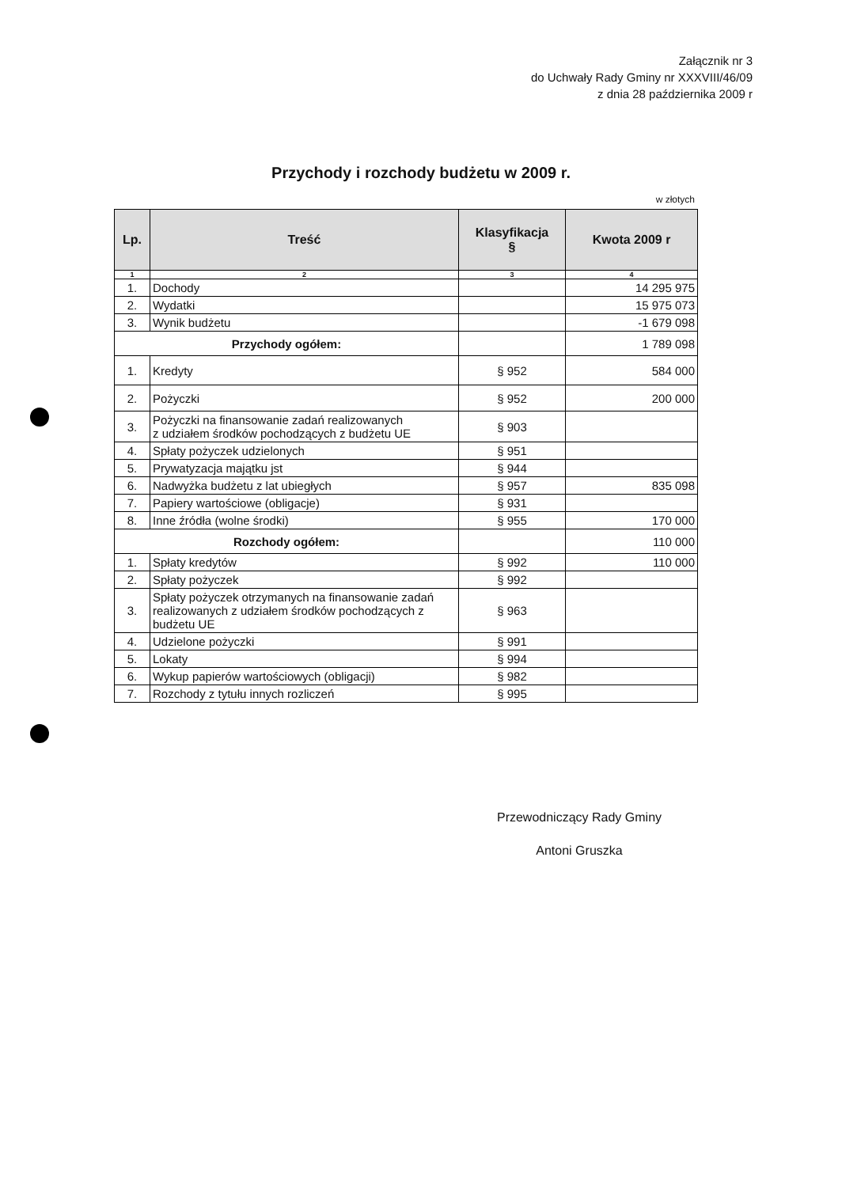Załącznik nr 3
do Uchwały Rady Gminy nr XXXVIII/46/09
z dnia 28 października 2009 r
Przychody i rozchody budżetu w 2009 r.
w złotych
| Lp. | Treść | Klasyfikacja § | Kwota 2009 r |
| --- | --- | --- | --- |
| 1 | 2 | 3 | 4 |
| 1. | Dochody | | 14 295 975 |
| 2. | Wydatki | | 15 975 073 |
| 3. | Wynik budżetu | | -1 679 098 |
| Przychody ogółem: | | | 1 789 098 |
| 1. | Kredyty | § 952 | 584 000 |
| 2. | Pożyczki | § 952 | 200 000 |
| 3. | Pożyczki na finansowanie zadań realizowanych z udziałem środków pochodzących z budżetu UE | § 903 | |
| 4. | Spłaty pożyczek udzielonych | § 951 | |
| 5. | Prywatyzacja majątku jst | § 944 | |
| 6. | Nadwyżka budżetu z lat ubiegłych | § 957 | 835 098 |
| 7. | Papiery wartościowe (obligacje) | § 931 | |
| 8. | Inne źródła (wolne środki) | § 955 | 170 000 |
| Rozchody ogółem: | | | 110 000 |
| 1. | Spłaty kredytów | § 992 | 110 000 |
| 2. | Spłaty pożyczek | § 992 | |
| 3. | Spłaty pożyczek otrzymanych na finansowanie zadań realizowanych z udziałem środków pochodzących z budżetu UE | § 963 | |
| 4. | Udzielone pożyczki | § 991 | |
| 5. | Lokaty | § 994 | |
| 6. | Wykup papierów wartościowych (obligacji) | § 982 | |
| 7. | Rozchody z tytułu innych rozliczeń | § 995 | |
Przewodniczący Rady Gminy
Antoni Gruszka